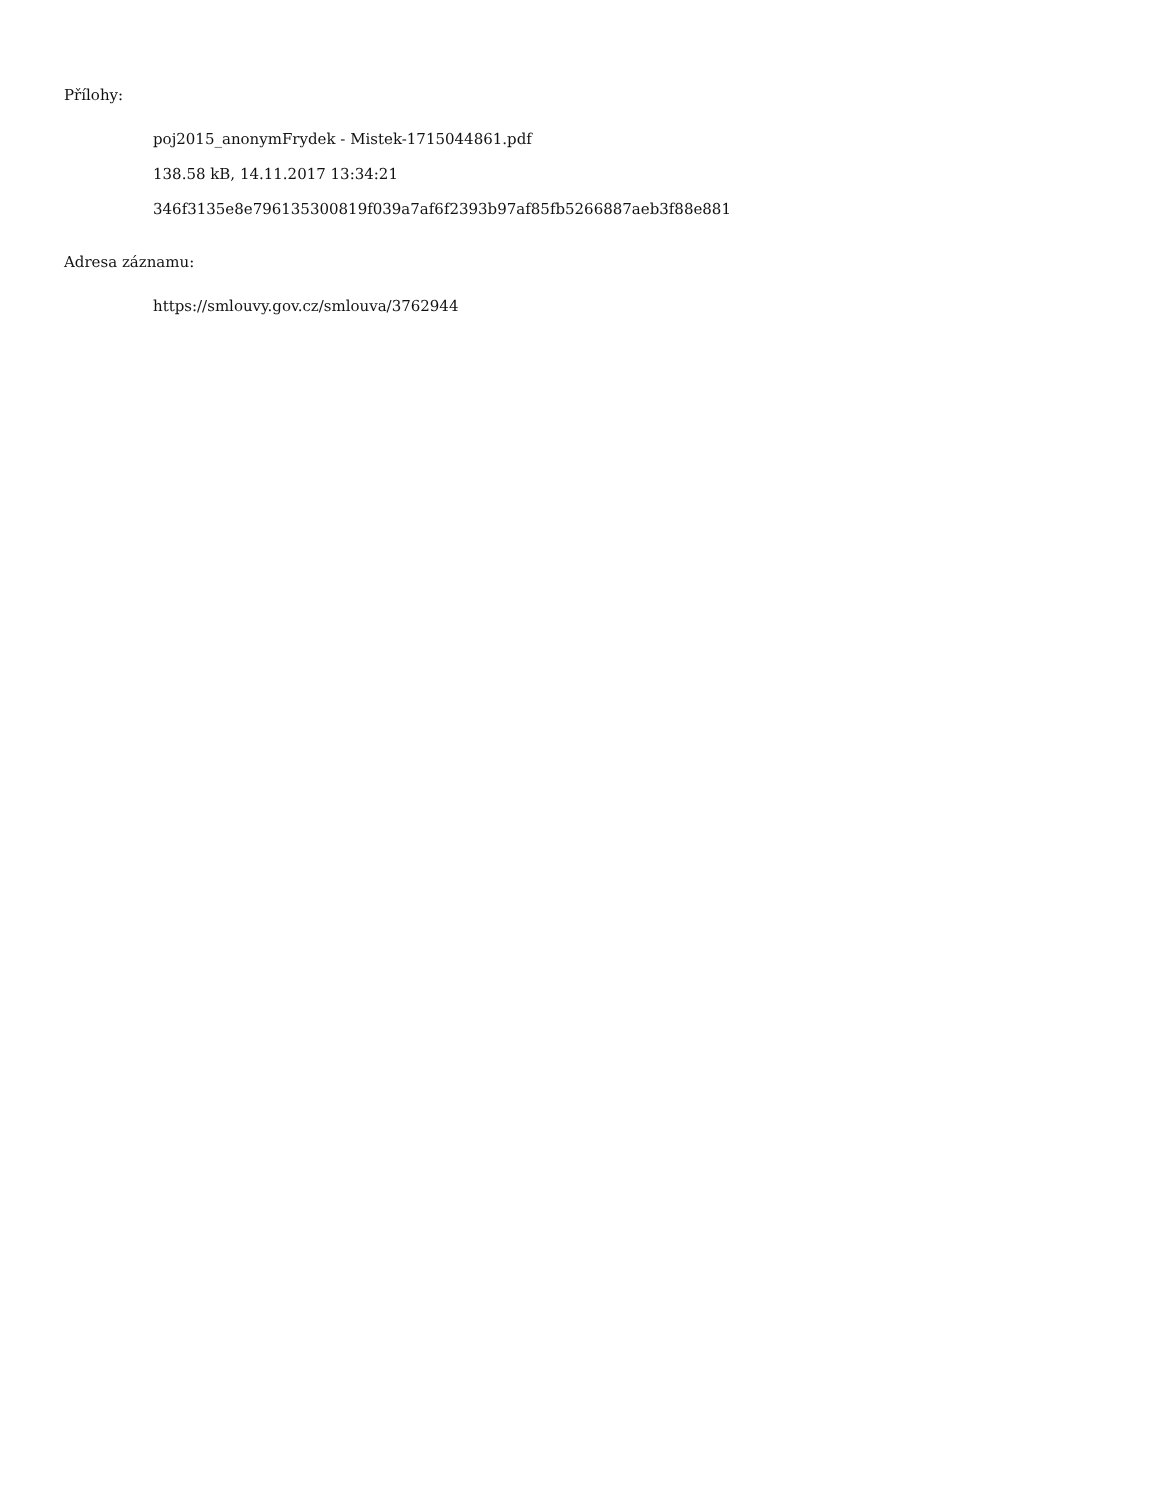Přílohy:
poj2015_anonymFrydek - Mistek-1715044861.pdf
138.58 kB, 14.11.2017 13:34:21
346f3135e8e796135300819f039a7af6f2393b97af85fb5266887aeb3f88e881
Adresa záznamu:
https://smlouvy.gov.cz/smlouva/3762944